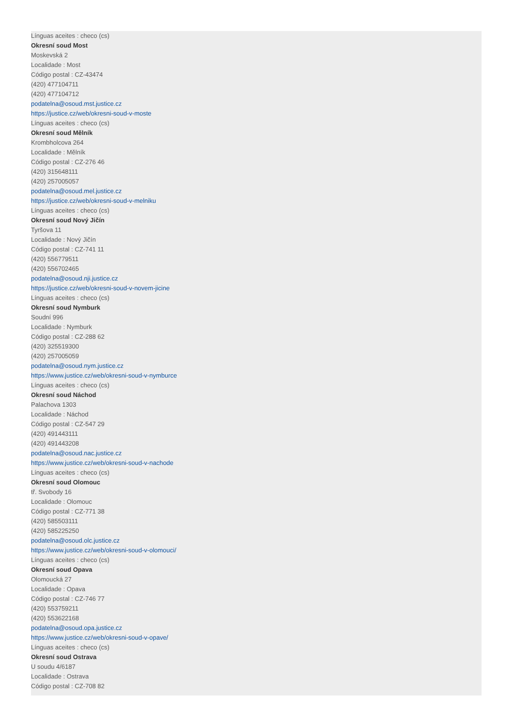Línguas aceites : checo (cs)
Okresní soud Most
Moskevská 2
Localidade : Most
Código postal : CZ-43474
(420) 477104711
(420) 477104712
podatelna@osoud.mst.justice.cz
https://justice.cz/web/okresni-soud-v-moste
Línguas aceites : checo (cs)
Okresní soud Mělník
Krombholcova 264
Localidade : Mělník
Código postal : CZ-276 46
(420) 315648111
(420) 257005057
podatelna@osoud.mel.justice.cz
https://justice.cz/web/okresni-soud-v-melniku
Línguas aceites : checo (cs)
Okresní soud Nový Jičín
Tyršova 11
Localidade : Nový Jičín
Código postal : CZ-741 11
(420) 556779511
(420) 556702465
podatelna@osoud.nji.justice.cz
https://justice.cz/web/okresni-soud-v-novem-jicine
Línguas aceites : checo (cs)
Okresní soud Nymburk
Soudní 996
Localidade : Nymburk
Código postal : CZ-288 62
(420) 325519300
(420) 257005059
podatelna@osoud.nym.justice.cz
https://www.justice.cz/web/okresni-soud-v-nymburce
Línguas aceites : checo (cs)
Okresní soud Náchod
Palachova 1303
Localidade : Náchod
Código postal : CZ-547 29
(420) 491443111
(420) 491443208
podatelna@osoud.nac.justice.cz
https://www.justice.cz/web/okresni-soud-v-nachode
Línguas aceites : checo (cs)
Okresní soud Olomouc
tř. Svobody 16
Localidade : Olomouc
Código postal : CZ-771 38
(420) 585503111
(420) 585225250
podatelna@osoud.olc.justice.cz
https://www.justice.cz/web/okresni-soud-v-olomouci/
Línguas aceites : checo (cs)
Okresní soud Opava
Olomoucká 27
Localidade : Opava
Código postal : CZ-746 77
(420) 553759211
(420) 553622168
podatelna@osoud.opa.justice.cz
https://www.justice.cz/web/okresni-soud-v-opave/
Línguas aceites : checo (cs)
Okresní soud Ostrava
U soudu 4/6187
Localidade : Ostrava
Código postal : CZ-708 82